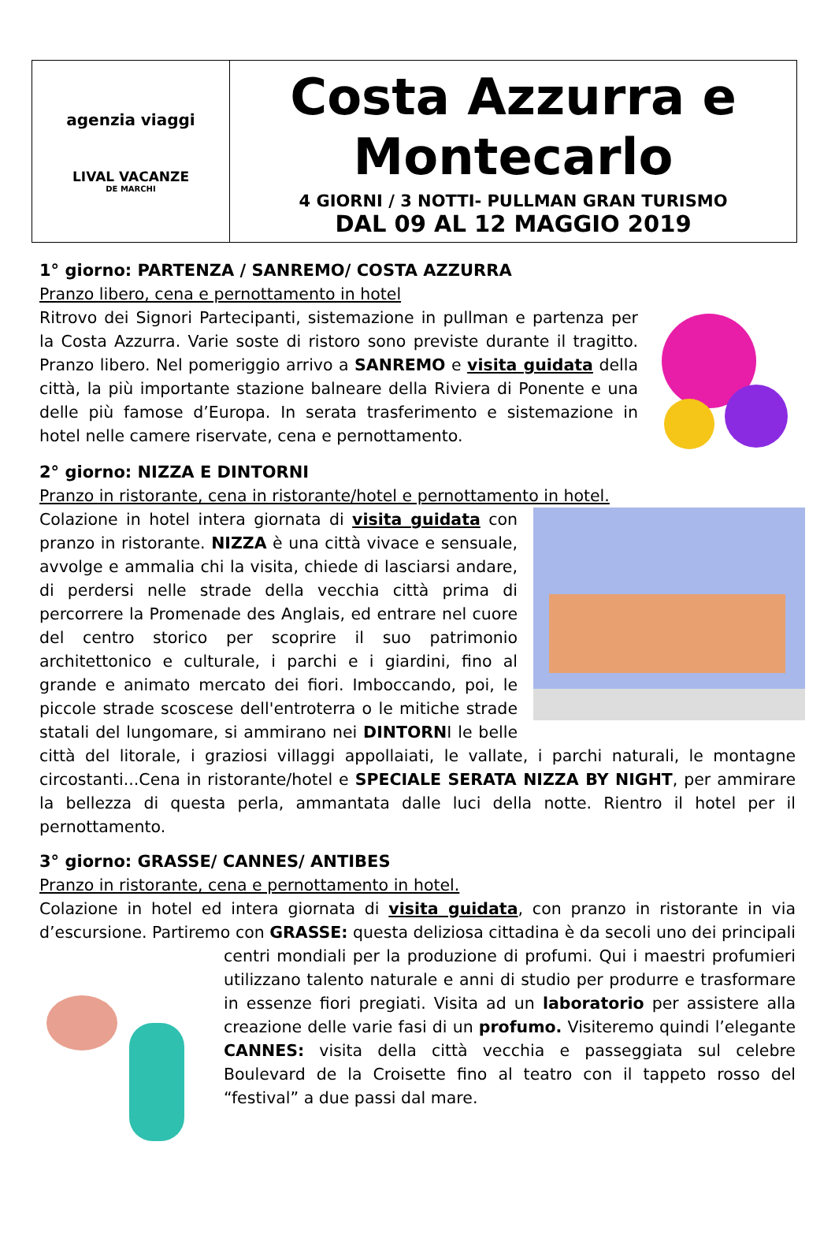agenzia viaggi
LIVAL VACANZE
DE MARCHI
Costa Azzurra e
Montecarlo
4 GIORNI / 3 NOTTI- PULLMAN GRAN TURISMO
DAL 09 AL 12 MAGGIO 2019
1° giorno: PARTENZA / SANREMO/ COSTA AZZURRA
Pranzo libero, cena e pernottamento in hotel
Ritrovo dei Signori Partecipanti, sistemazione in pullman e partenza per la Costa Azzurra. Varie soste di ristoro sono previste durante il tragitto. Pranzo libero. Nel pomeriggio arrivo a SANREMO e visita guidata della città, la più importante stazione balneare della Riviera di Ponente e una delle più famose d’Europa. In serata trasferimento e sistemazione in hotel nelle camere riservate, cena e pernottamento.
2° giorno: NIZZA E DINTORNI
Pranzo in ristorante, cena in ristorante/hotel e pernottamento in hotel.
Colazione in hotel intera giornata di visita guidata con pranzo in ristorante. NIZZA è una città vivace e sensuale, avvolge e ammalia chi la visita, chiede di lasciarsi andare, di perdersi nelle strade della vecchia città prima di percorrere la Promenade des Anglais, ed entrare nel cuore del centro storico per scoprire il suo patrimonio architettonico e culturale, i parchi e i giardini, fino al grande e animato mercato dei fiori. Imboccando, poi, le piccole strade scoscese dell'entroterra o le mitiche strade statali del lungomare, si ammirano nei DINTORNI le belle città del litorale, i graziosi villaggi appollaiati, le vallate, i parchi naturali, le montagne circostanti...Cena in ristorante/hotel e SPECIALE SERATA NIZZA BY NIGHT, per ammirare la bellezza di questa perla, ammantata dalle luci della notte. Rientro il hotel per il pernottamento.
3° giorno: GRASSE/ CANNES/ ANTIBES
Pranzo in ristorante, cena e pernottamento in hotel.
Colazione in hotel ed intera giornata di visita guidata, con pranzo in ristorante in via d’escursione. Partiremo con GRASSE: questa deliziosa cittadina è da secoli uno dei principali centri mondiali per la produzione di profumi. Qui i maestri profumieri utilizzano talento naturale e anni di studio per produrre e trasformare in essenze fiori pregiati. Visita ad un laboratorio per assistere alla creazione delle varie fasi di un profumo. Visiteremo quindi l’elegante CANNES: visita della città vecchia e passeggiata sul celebre Boulevard de la Croisette fino al teatro con il tappeto rosso del “festival” a due passi dal mare.